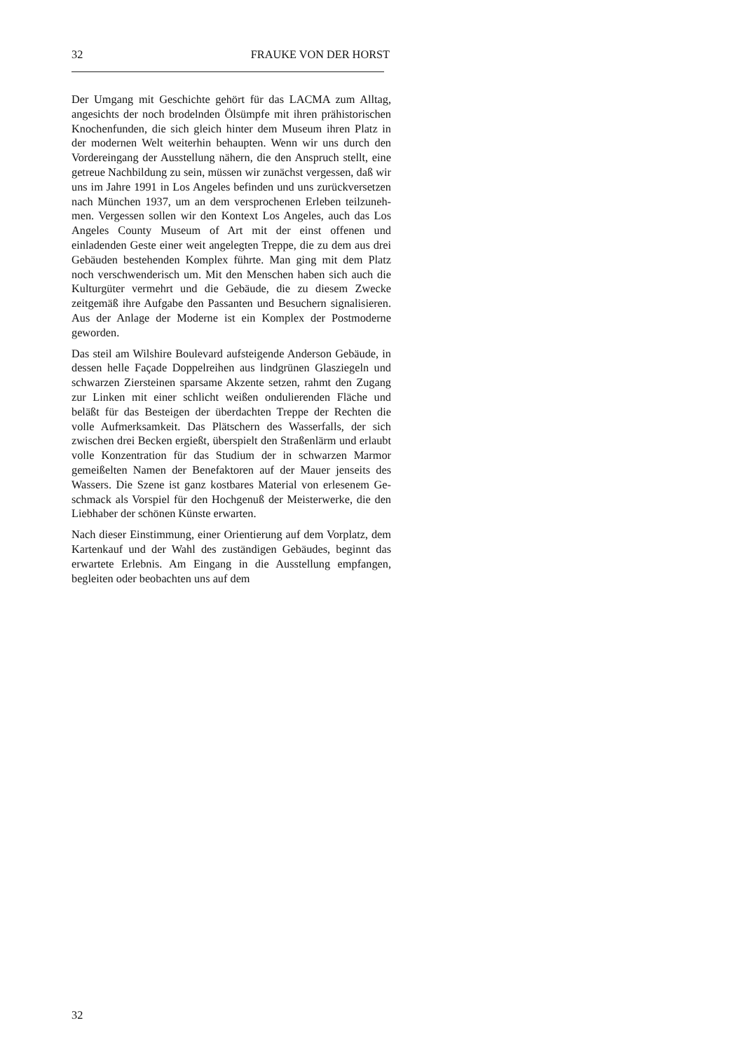32 FRAUKE VON DER HORST
Der Umgang mit Geschichte gehört für das LACMA zum All­tag, angesichts der noch brodelnden Ölsümpfe mit ihren prä­historischen Knochenfunden, die sich gleich hinter dem Mu­seum ihren Platz in der modernen Welt weiterhin behaupten. Wenn wir uns durch den Vordereingang der Ausstellung nä­hern, die den Anspruch stellt, eine getreue Nachbildung zu sein, müssen wir zunächst vergessen, daß wir uns im Jahre 1991 in Los Angeles befinden und uns zurückversetzen nach München 1937, um an dem versprochenen Erleben teilzuneh­men. Vergessen sollen wir den Kontext Los Angeles, auch das Los Angeles County Museum of Art mit der einst offenen und einladenden Geste einer weit angelegten Treppe, die zu dem aus drei Gebäuden bestehenden Komplex führte. Man ging mit dem Platz noch verschwenderisch um. Mit den Menschen haben sich auch die Kulturgüter vermehrt und die Gebäude, die zu diesem Zwecke zeitgemäß ihre Aufgabe den Passanten und Besuchern signalisieren. Aus der Anlage der Moderne ist ein Komplex der Postmoderne geworden.
Das steil am Wilshire Boulevard aufsteigende Anderson Ge­bäude, in dessen helle Façade Doppelreihen aus lindgrünen Glasziegeln und schwarzen Ziersteinen sparsame Akzente set­zen, rahmt den Zugang zur Linken mit einer schlicht weißen ondulierenden Fläche und beläßt für das Besteigen der über­dachten Treppe der Rechten die volle Aufmerksamkeit. Das Plätschern des Wasserfalls, der sich zwischen drei Becken er­gießt, überspielt den Straßenlärm und erlaubt volle Konzen­tration für das Studium der in schwarzen Marmor gemeißelten Namen der Benefaktoren auf der Mauer jenseits des Wassers. Die Szene ist ganz kostbares Material von erlesenem Ge­schmack als Vorspiel für den Hochgenuß der Meisterwerke, die den Liebhaber der schönen Künste erwarten.
Nach dieser Einstimmung, einer Orientierung auf dem Vor­platz, dem Kartenkauf und der Wahl des zuständigen Gebäu­des, beginnt das erwartete Erlebnis. Am Eingang in die Aus­stellung empfangen, begleiten oder beobachten uns auf dem
32